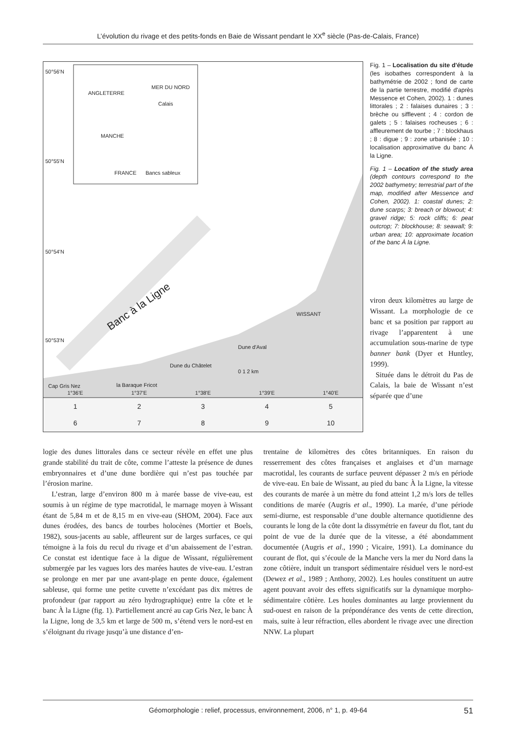L’évolution du rivage et des petits-fonds en Baie de Wissant pendant le XX<sup>e</sup> siècle (Pas-de-Calais, France)
50°56'N
50°55'N
50°54'N
50°53'N
ANGLETERRE
MANCHE
MER DU NORD
Calais
FRANCE Bancs sableux
Banc à la Ligne
WISSANT
Dune d'Aval
Dune du Châtelet
Cap Gris Nez la Baraque Fricot
0 1 2 km
1°36'E 1°37'E 1°38'E 1°39'E 1°40'E
123456789 10
Fig. 1 – Localisation du site d'étude (les isobathes correspondent à la bathymétrie de 2002 ; fond de carte de la partie terrestre, modifié d'après Messence et Cohen, 2002). 1 : dunes littorales ; 2 : falaises dunaires ; 3 : brèche ou sifflevent ; 4 : cordon de galets ; 5 : falaises rocheuses ; 6 : affleurement de tourbe ; 7 : blockhaus ; 8 : digue ; 9 : zone urbanisée ; 10 : localisation approximative du banc À la Ligne.
Fig. 1 – Location of the study area (depth contours correspond to the 2002 bathymetry; terrestrial part of the map, modified after Messence and Cohen, 2002). 1: coastal dunes; 2: dune scarps; 3: breach or blowout; 4: gravel ridge; 5: rock cliffs; 6: peat outcrop; 7: blockhouse; 8: seawall; 9: urban area; 10: approximate location of the banc À la Ligne.
viron deux kilomètres au large de Wissant. La morphologie de ce banc et sa position par rapport au rivage l’apparentent à une accumulation sous-marine de type banner bank (Dyer et Huntley, 1999).
Située dans le détroit du Pas de Calais, la baie de Wissant n’est séparée que d’une
logie des dunes littorales dans ce secteur révèle en effet une plus grande stabilité du trait de côte, comme l’atteste la présence de dunes embryonnaires et d’une dune bordière qui n’est pas touchée par l’érosion marine.
L’estran, large d’environ 800 m à marée basse de vive-eau, est soumis à un régime de type macrotidal, le marnage moyen à Wissant étant de 5,84 m et de 8,15 m en vive-eau (SHOM, 2004). Face aux dunes érodées, des bancs de tourbes holocènes (Mortier et Boels, 1982), sous-jacents au sable, affleurent sur de larges surfaces, ce qui témoigne à la fois du recul du rivage et d’un abaissement de l’estran. Ce constat est identique face à la digue de Wissant, régulièrement submergée par les vagues lors des marées hautes de vive-eau. L’estran se prolonge en mer par une avant-plage en pente douce, également sableuse, qui forme une petite cuvette n’excédant pas dix mètres de profondeur (par rapport au zéro hydrographique) entre la côte et le banc À la Ligne (fig. 1). Partiellement ancré au cap Gris Nez, le banc À la Ligne, long de 3,5 km et large de 500 m, s’étend vers le nord-est en s’éloignant du rivage jusqu’à une distance d’en-
trentaine de kilomètres des côtes britanniques. En raison du resserrement des côtes françaises et anglaises et d’un marnage macrotidal, les courants de surface peuvent dépasser 2 m/s en période de vive-eau. En baie de Wissant, au pied du banc À la Ligne, la vitesse des courants de marée à un mètre du fond atteint 1,2 m/s lors de telles conditions de marée (Augris et al., 1990). La marée, d’une période semi-diurne, est responsable d’une double alternance quotidienne des courants le long de la côte dont la dissymétrie en faveur du flot, tant du point de vue de la durée que de la vitesse, a été abondamment documentée (Augris et al., 1990 ; Vicaire, 1991). La dominance du courant de flot, qui s’écoule de la Manche vers la mer du Nord dans la zone côtière, induit un transport sédimentaire résiduel vers le nord-est (Dewez et al., 1989 ; Anthony, 2002). Les houles constituent un autre agent pouvant avoir des effets significatifs sur la dynamique morpho-sédimentaire côtière. Les houles dominantes au large proviennent du sud-ouest en raison de la prépondérance des vents de cette direction, mais, suite à leur réfraction, elles abordent le rivage avec une direction NNW. La plupart
Géomorphologie : relief, processus, environnement, 2006, n° 1, p. 49-64 51